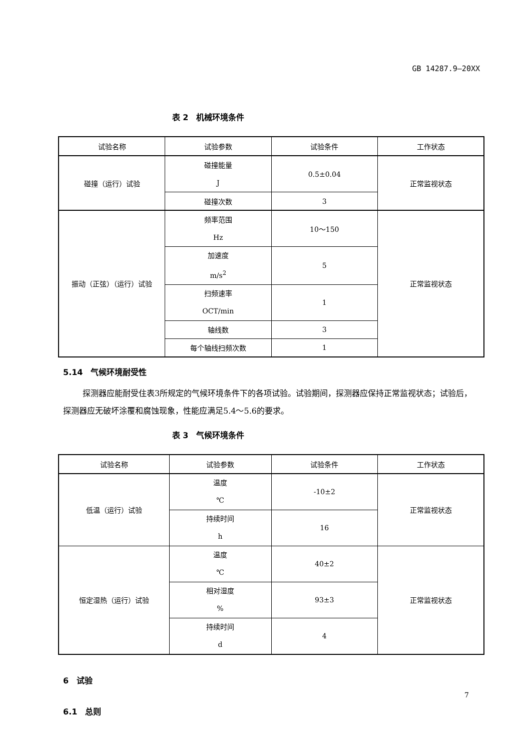GB 14287.9—20XX
表 2　机械环境条件
| 试验名称 | 试验参数 | 试验条件 | 工作状态 |
| --- | --- | --- | --- |
| 碰撞（运行）试验 | 碰撞能量 J | 0.5±0.04 | 正常监视状态 |
| | 碰撞次数 | 3 | |
| 振动（正弦）（运行）试验 | 频率范围 Hz | 10～150 | 正常监视状态 |
| | 加速度 m/s<sup>2</sup> | 5 | |
| | 扫频速率 OCT/min | 1 | |
| | 轴线数 | 3 | |
| | 每个轴线扫频次数 | 1 | |
5.14　气候环境耐受性
探测器应能耐受住表3所规定的气候环境条件下的各项试验。试验期间，探测器应保持正常监视状态；试验后，探测器应无破坏涂覆和腐蚀现象，性能应满足5.4～5.6的要求。
表 3　气候环境条件
| 试验名称 | 试验参数 | 试验条件 | 工作状态 |
| --- | --- | --- | --- |
| 低温（运行）试验 | 温度 ℃ | -10±2 | 正常监视状态 |
| | 持续时间 h | 16 | |
| 恒定湿热（运行）试验 | 温度 ℃ | 40±2 | 正常监视状态 |
| | 相对湿度 % | 93±3 | |
| | 持续时间 d | 4 | |
6　试验
6.1　总则
7